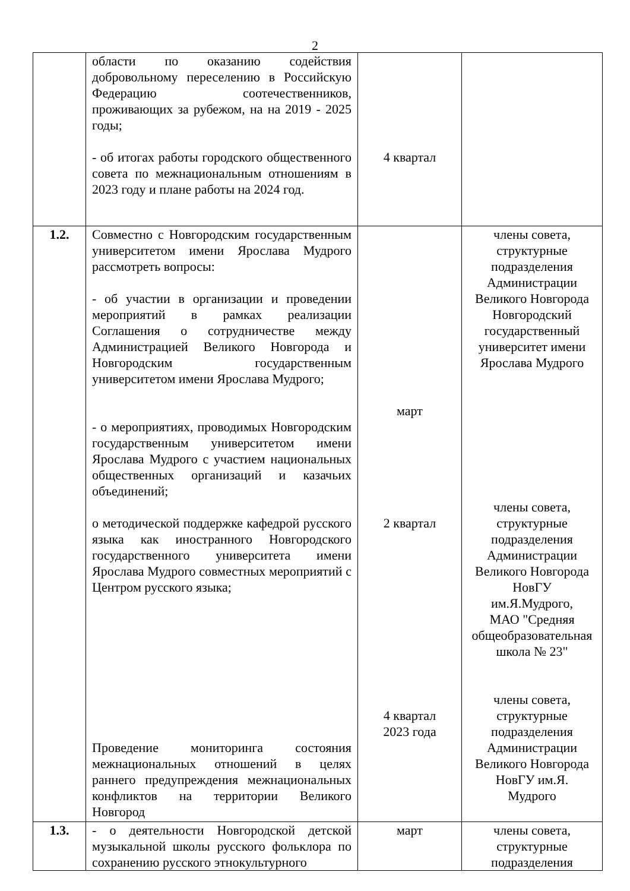2
| | области по оказанию содействия добровольному переселению в Российскую Федерацию соотечественников, проживающих за рубежом, на на 2019 - 2025 годы; - об итогах работы городского общественного совета по межнациональным отношениям в 2023 году и плане работы на 2024 год. | 4 квартал | |
| 1.2. | Совместно с Новгородским государственным университетом имени Ярослава Мудрого рассмотреть вопросы: - об участии в организации и проведении мероприятий в рамках реализации Соглашения о сотрудничестве между Администрацией Великого Новгорода и Новгородским государственным университетом имени Ярослава Мудрого; - о мероприятиях, проводимых Новгородским государственным университетом имени Ярослава Мудрого с участием национальных общественных организаций и казачьих объединений; о методической поддержке кафедрой русского языка как иностранного Новгородского государственного университета имени Ярослава Мудрого совместных мероприятий с Центром русского языка; Проведение мониторинга состояния межнациональных отношений в целях раннего предупреждения межнациональных конфликтов на территории Великого Новгород | март 2 квартал 4 квартал 2023 года | члены совета, структурные подразделения Администрации Великого Новгорода Новгородский государственный университет имени Ярослава Мудрого члены совета, структурные подразделения Администрации Великого Новгорода НовГУ им.Я.Мудрого, МАО "Средняя общеобразовательная школа № 23" члены совета, структурные подразделения Администрации Великого Новгорода НовГУ им.Я. Мудрого |
| 1.3. | - о деятельности Новгородской детской музыкальной школы русского фольклора по сохранению русского этнокультурного | март | члены совета, структурные подразделения |